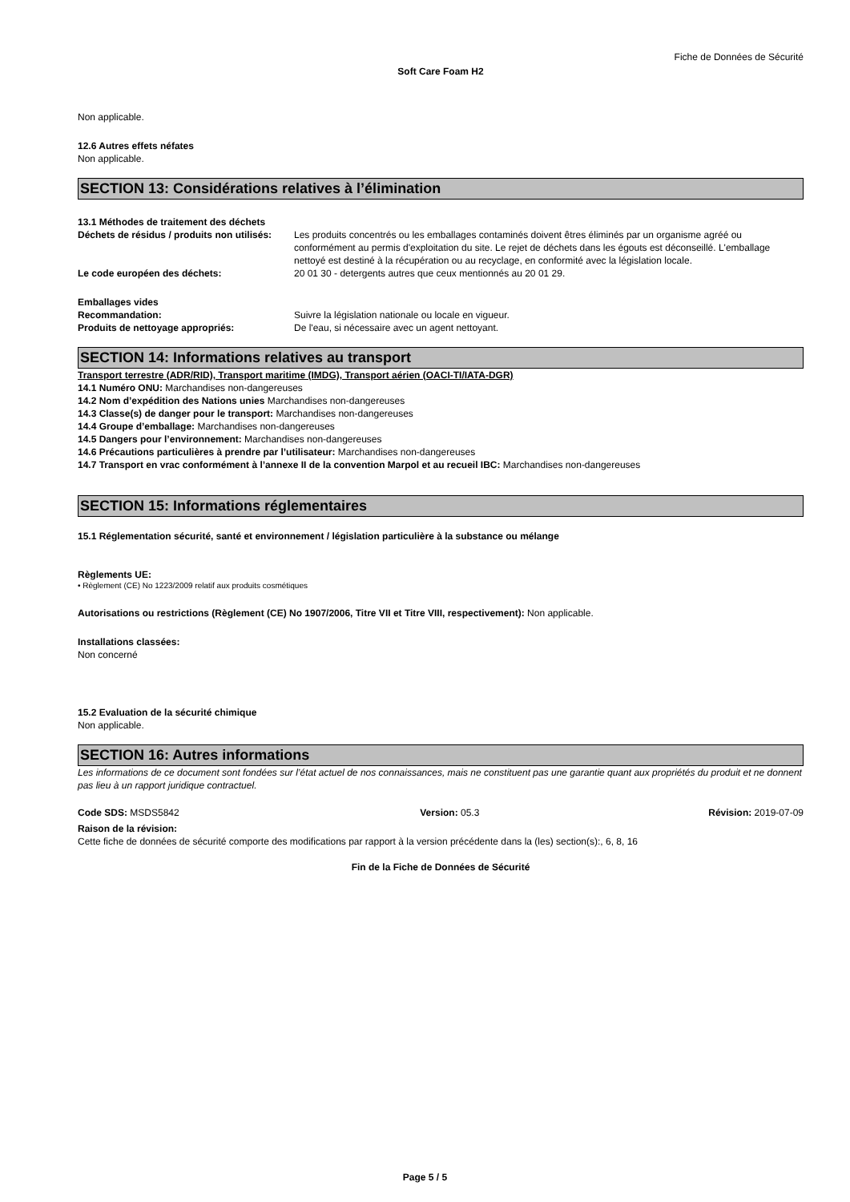Fiche de Données de Sécurité
Soft Care Foam H2
Non applicable.
12.6 Autres effets néfates
Non applicable.
SECTION 13: Considérations relatives à l’élimination
13.1 Méthodes de traitement des déchets
| Déchets de résidus / produits non utilisés: | Les produits concentrés ou les emballages contaminés doivent êtres éliminés par un organisme agréé ou conformément au permis d'exploitation du site. Le rejet de déchets dans les égouts est déconseillé. L'emballage nettoyé est destiné à la récupération ou au recyclage, en conformité avec la législation locale. |
| Le code européen des déchets: | 20 01 30 - detergents autres que ceux mentionnés au 20 01 29. |
Emballages vides
| Recommandation: | Suivre la législation nationale ou locale en vigueur. |
| Produits de nettoyage appropriés: | De l'eau, si nécessaire avec un agent nettoyant. |
SECTION 14: Informations relatives au transport
Transport terrestre (ADR/RID), Transport maritime (IMDG), Transport aérien (OACI-TI/IATA-DGR)
14.1 Numéro ONU: Marchandises non-dangereuses
14.2 Nom d’expédition des Nations unies Marchandises non-dangereuses
14.3 Classe(s) de danger pour le transport: Marchandises non-dangereuses
14.4 Groupe d’emballage: Marchandises non-dangereuses
14.5 Dangers pour l’environnement: Marchandises non-dangereuses
14.6 Précautions particulières à prendre par l’utilisateur: Marchandises non-dangereuses
14.7 Transport en vrac conformément à l’annexe II de la convention Marpol et au recueil IBC: Marchandises non-dangereuses
SECTION 15: Informations réglementaires
15.1 Réglementation sécurité, santé et environnement / législation particulière à la substance ou mélange
Règlements UE:
• Règlement (CE) No 1223/2009 relatif aux produits cosmétiques
Autorisations ou restrictions (Règlement (CE) No 1907/2006, Titre VII et Titre VIII, respectivement): Non applicable.
Installations classées:
Non concerné
15.2 Evaluation de la sécurité chimique
Non applicable.
SECTION 16: Autres informations
Les informations de ce document sont fondées sur l’état actuel de nos connaissances, mais ne constituent pas une garantie quant aux propriétés du produit et ne donnent pas lieu à un rapport juridique contractuel.
| Code SDS: MSDS5842 | Version: 05.3 | Révision: 2019-07-09 |
Raison de la révision:
Cette fiche de données de sécurité comporte des modifications par rapport à la version précédente dans la (les) section(s):, 6, 8, 16
Fin de la Fiche de Données de Sécurité
Page 5 / 5